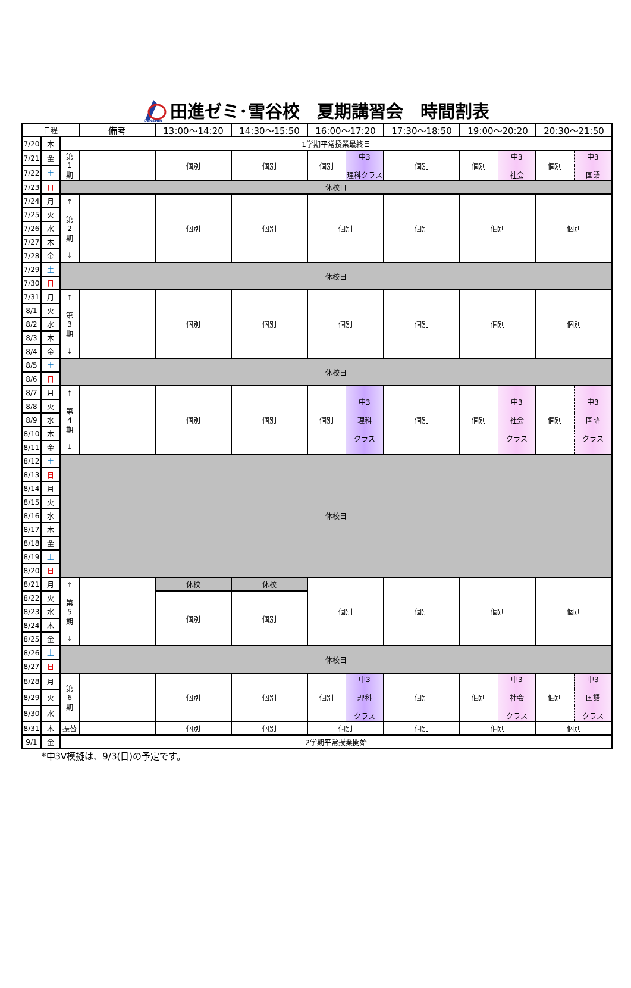DENSHIN
田進ゼミ･雪谷校　夏期講習会　時間割表
| 日程 | | | 備考 | 13:00～14:20 | 14:30～15:50 | 16:00～17:20 | | 17:30～18:50 | 19:00～20:20 | | 20:30～21:50 | |
| --- | --- | --- | --- | --- | --- | --- | --- | --- | --- | --- | --- | --- |
| 7/20 | 木 | 1学期平常授業最終日 | | | | | | | | | | |
| 7/21 | 金 | 第 1 期 | | 個別 | 個別 | 個別 | 中3 理科クラス | 個別 | 個別 | 中3 社会 | 個別 | 中3 国語 |
| 7/22 | 土 | | | | | | | | | | | |
| 7/23 | 日 | 休校日 | | | | | | | | | | |
| 7/24 | 月 | ↑ 第 2 期 ↓ | | 個別 | 個別 | 個別 | | 個別 | 個別 | | 個別 | |
| 7/25 | 火 | | | | | | | | | | | |
| 7/26 | 水 | | | | | | | | | | | |
| 7/27 | 木 | | | | | | | | | | | |
| 7/28 | 金 | | | | | | | | | | | |
| 7/29 | 土 | 休校日 | | | | | | | | | | |
| 7/30 | 日 | | | | | | | | | | | |
| 7/31 | 月 | ↑ 第 3 期 ↓ | | 個別 | 個別 | 個別 | | 個別 | 個別 | | 個別 | |
| 8/1 | 火 | | | | | | | | | | | |
| 8/2 | 水 | | | | | | | | | | | |
| 8/3 | 木 | | | | | | | | | | | |
| 8/4 | 金 | | | | | | | | | | | |
| 8/5 | 土 | 休校日 | | | | | | | | | | |
| 8/6 | 日 | | | | | | | | | | | |
| 8/7 | 月 | ↑ 第 4 期 ↓ | | 個別 | 個別 | 個別 | 中3 理科 クラス | 個別 | 個別 | 中3 社会 クラス | 個別 | 中3 国語 クラス |
| 8/8 | 火 | | | | | | | | | | | |
| 8/9 | 水 | | | | | | | | | | | |
| 8/10 | 木 | | | | | | | | | | | |
| 8/11 | 金 | | | | | | | | | | | |
| 8/12 | 土 | 休校日 | | | | | | | | | | |
| 8/13 | 日 | | | | | | | | | | | |
| 8/14 | 月 | | | | | | | | | | | |
| 8/15 | 火 | | | | | | | | | | | |
| 8/16 | 水 | | | | | | | | | | | |
| 8/17 | 木 | | | | | | | | | | | |
| 8/18 | 金 | | | | | | | | | | | |
| 8/19 | 土 | | | | | | | | | | | |
| 8/20 | 日 | | | | | | | | | | | |
| 8/21 | 月 | ↑ 第 5 期 ↓ | | 休校 | 休校 | 個別 | | 個別 | 個別 | | 個別 | |
| 8/22 | 火 | | | 個別 | 個別 | | | | | | | |
| 8/23 | 水 | | | | | | | | | | | |
| 8/24 | 木 | | | | | | | | | | | |
| 8/25 | 金 | | | | | | | | | | | |
| 8/26 | 土 | 休校日 | | | | | | | | | | |
| 8/27 | 日 | | | | | | | | | | | |
| 8/28 | 月 | 第 6 期 | | 個別 | 個別 | 個別 | 中3 理科 クラス | 個別 | 個別 | 中3 社会 クラス | 個別 | 中3 国語 クラス |
| 8/29 | 火 | | | | | | | | | | | |
| 8/30 | 水 | | | | | | | | | | | |
| 8/31 | 木 | 振替 | | 個別 | 個別 | 個別 | | 個別 | 個別 | | 個別 | |
| 9/1 | 金 | 2学期平常授業開始 | | | | | | | | | | |
*中3V模擬は、9/3(日)の予定です。